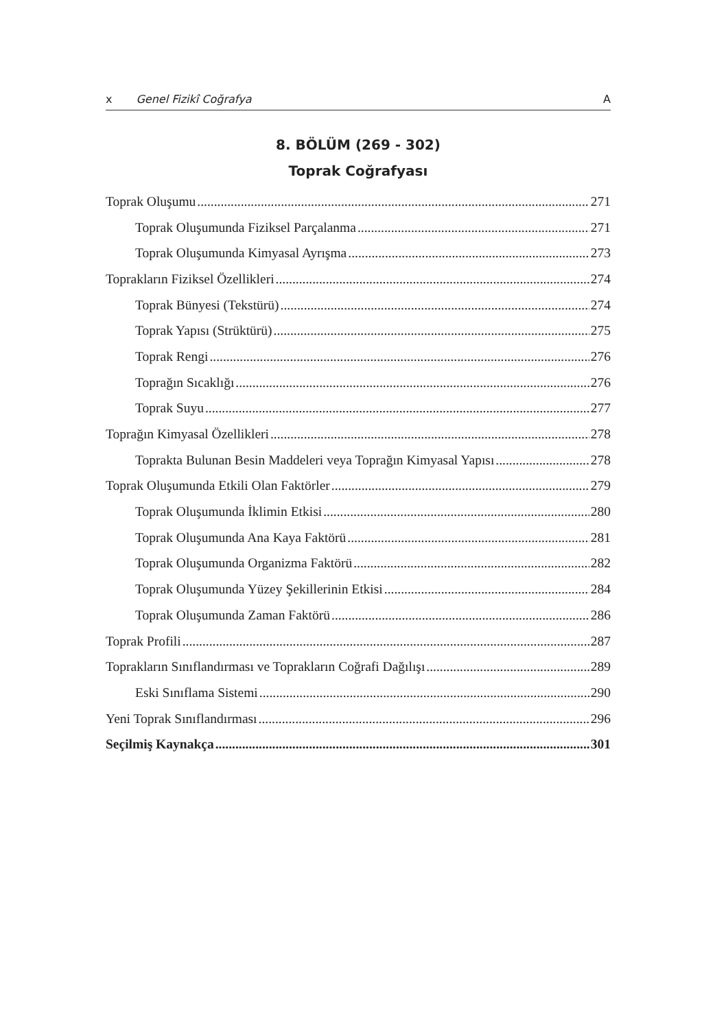x Genel Fizikî Coğrafya A
8. BÖLÜM (269 - 302)
Toprak Coğrafyası
Toprak Oluşumu 271
Toprak Oluşumunda Fiziksel Parçalanma 271
Toprak Oluşumunda Kimyasal Ayrışma 273
Toprakların Fiziksel Özellikleri 274
Toprak Bünyesi (Tekstürü) 274
Toprak Yapısı (Strüktürü) 275
Toprak Rengi 276
Toprağın Sıcaklığı 276
Toprak Suyu 277
Toprağın Kimyasal Özellikleri 278
Toprakta Bulunan Besin Maddeleri veya Toprağın Kimyasal Yapısı 278
Toprak Oluşumunda Etkili Olan Faktörler 279
Toprak Oluşumunda İklimin Etkisi 280
Toprak Oluşumunda Ana Kaya Faktörü 281
Toprak Oluşumunda Organizma Faktörü 282
Toprak Oluşumunda Yüzey Şekillerinin Etkisi 284
Toprak Oluşumunda Zaman Faktörü 286
Toprak Profili 287
Toprakların Sınıflandırması ve Toprakların Coğrafi Dağılışı 289
Eski Sınıflama Sistemi 290
Yeni Toprak Sınıflandırması 296
Seçilmiş Kaynakça 301